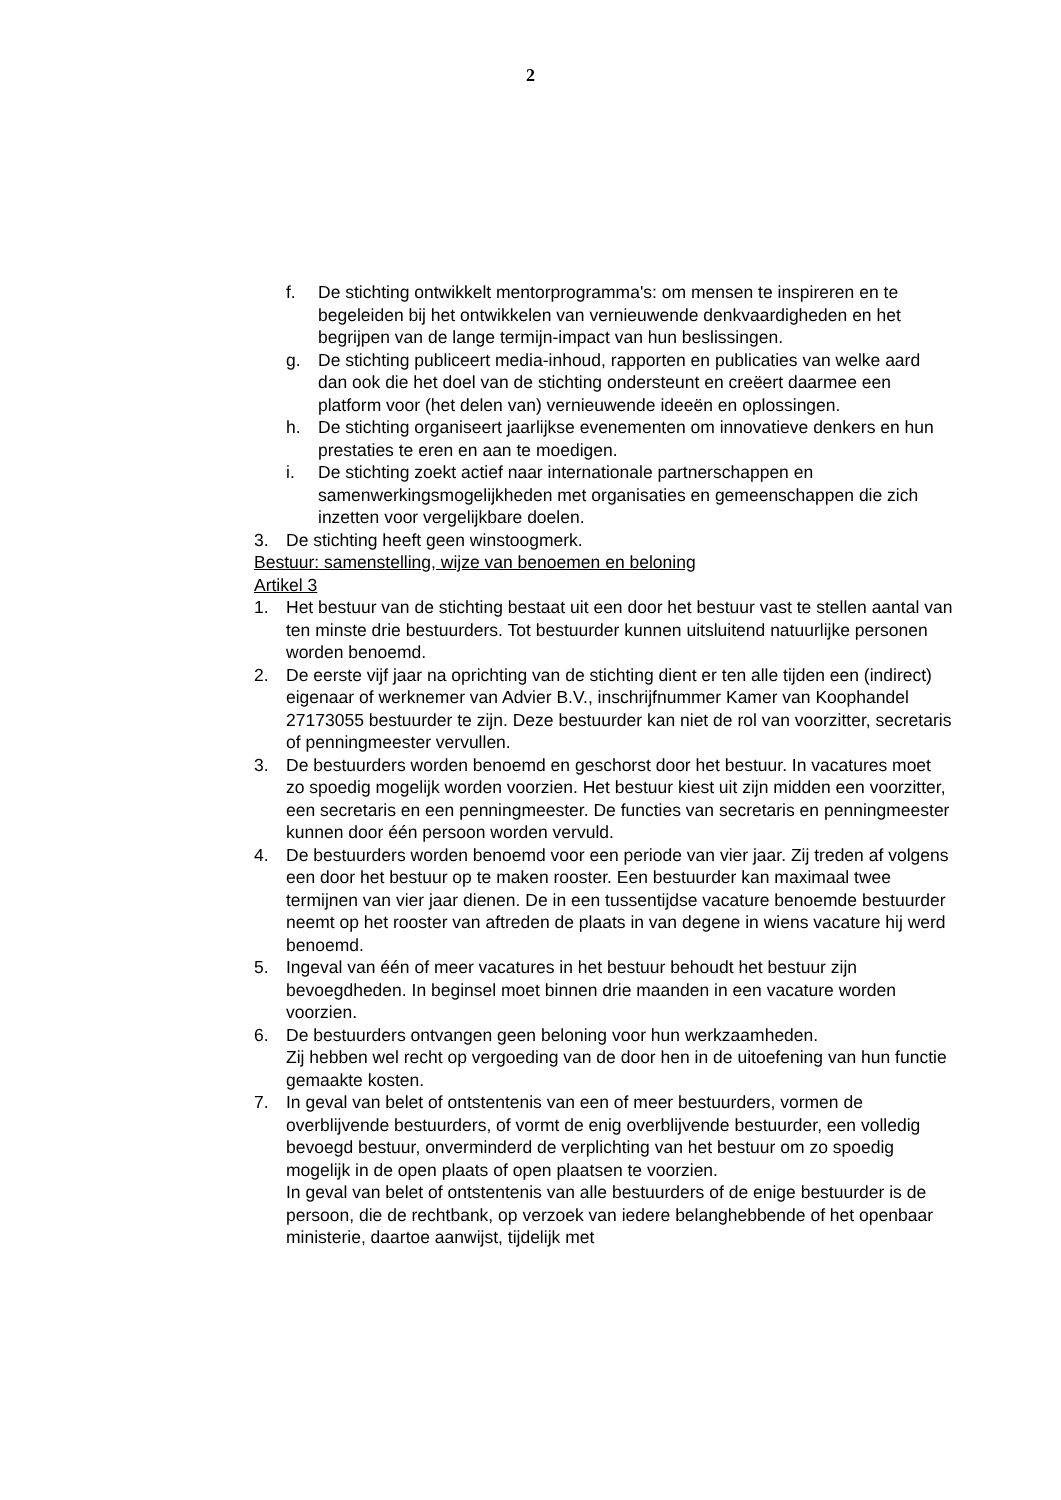2
f. De stichting ontwikkelt mentorprogramma's: om mensen te inspireren en te begeleiden bij het ontwikkelen van vernieuwende denkvaardigheden en het begrijpen van de lange termijn-impact van hun beslissingen.
g. De stichting publiceert media-inhoud, rapporten en publicaties van welke aard dan ook die het doel van de stichting ondersteunt en creëert daarmee een platform voor (het delen van) vernieuwende ideeën en oplossingen.
h. De stichting organiseert jaarlijkse evenementen om innovatieve denkers en hun prestaties te eren en aan te moedigen.
i. De stichting zoekt actief naar internationale partnerschappen en samenwerkingsmogelijkheden met organisaties en gemeenschappen die zich inzetten voor vergelijkbare doelen.
3. De stichting heeft geen winstoogmerk.
Bestuur: samenstelling, wijze van benoemen en beloning
Artikel 3
1. Het bestuur van de stichting bestaat uit een door het bestuur vast te stellen aantal van ten minste drie bestuurders. Tot bestuurder kunnen uitsluitend natuurlijke personen worden benoemd.
2. De eerste vijf jaar na oprichting van de stichting dient er ten alle tijden een (indirect) eigenaar of werknemer van Advier B.V., inschrijfnummer Kamer van Koophandel 27173055 bestuurder te zijn. Deze bestuurder kan niet de rol van voorzitter, secretaris of penningmeester vervullen.
3. De bestuurders worden benoemd en geschorst door het bestuur. In vacatures moet zo spoedig mogelijk worden voorzien. Het bestuur kiest uit zijn midden een voorzitter, een secretaris en een penningmeester. De functies van secretaris en penningmeester kunnen door één persoon worden vervuld.
4. De bestuurders worden benoemd voor een periode van vier jaar. Zij treden af volgens een door het bestuur op te maken rooster. Een bestuurder kan maximaal twee termijnen van vier jaar dienen. De in een tussentijdse vacature benoemde bestuurder neemt op het rooster van aftreden de plaats in van degene in wiens vacature hij werd benoemd.
5. Ingeval van één of meer vacatures in het bestuur behoudt het bestuur zijn bevoegdheden. In beginsel moet binnen drie maanden in een vacature worden voorzien.
6. De bestuurders ontvangen geen beloning voor hun werkzaamheden.
Zij hebben wel recht op vergoeding van de door hen in de uitoefening van hun functie gemaakte kosten.
7. In geval van belet of ontstentenis van een of meer bestuurders, vormen de overblijvende bestuurders, of vormt de enig overblijvende bestuurder, een volledig bevoegd bestuur, onverminderd de verplichting van het bestuur om zo spoedig mogelijk in de open plaats of open plaatsen te voorzien.
In geval van belet of ontstentenis van alle bestuurders of de enige bestuurder is de persoon, die de rechtbank, op verzoek van iedere belanghebbende of het openbaar ministerie, daartoe aanwijst, tijdelijk met